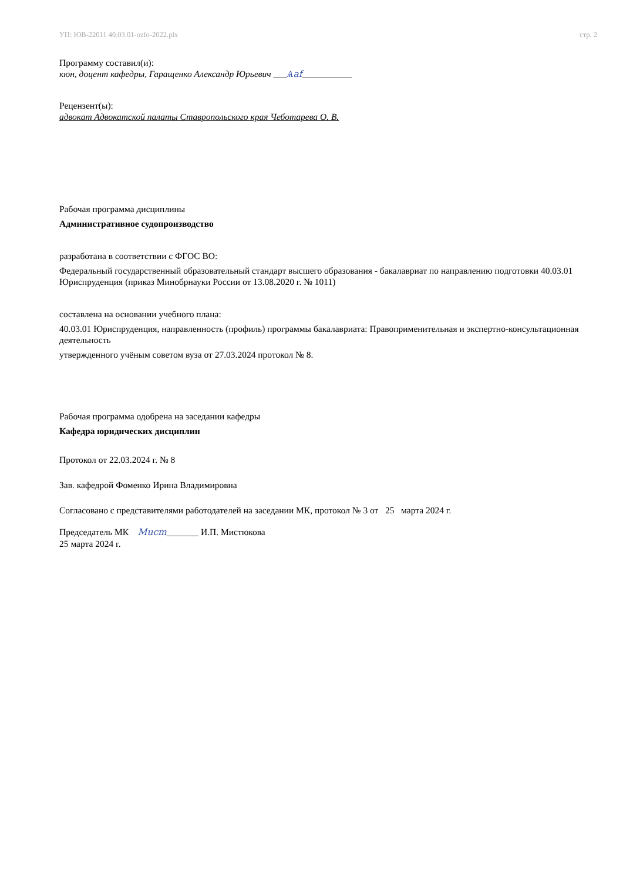УП: ЮВ-22011 40.03.01-ozfo-2022.plx стр. 2
Программу составил(и):
кюн, доцент кафедры, Гаращенко Александр Юрьевич ___Ѧаf___________
Рецензент(ы):
адвокат Адвокатской палаты Ставропольского края Чеботарева О. В.
Рабочая программа дисциплины
Административное судопроизводство
разработана в соответствии с ФГОС ВО:
Федеральный государственный образовательный стандарт высшего образования - бакалавриат по направлению подготовки 40.03.01 Юриспруденция (приказ Минобрнауки России от 13.08.2020 г. № 1011)
составлена на основании учебного плана:
40.03.01 Юриспруденция, направленность (профиль) программы бакалавриата: Правоприменительная и экспертно-консультационная деятельность
утвержденного учёным советом вуза от 27.03.2024 протокол № 8.
Рабочая программа одобрена на заседании кафедры
Кафедра юридических дисциплин
Протокол от 22.03.2024 г. № 8
Зав. кафедрой Фоменко Ирина Владимировна
Согласовано с представителями работодателей на заседании МК, протокол № 3 от 25 марта 2024 г.
Председатель МК Mucm_______ И.П. Мистюкова
25 марта 2024 г.